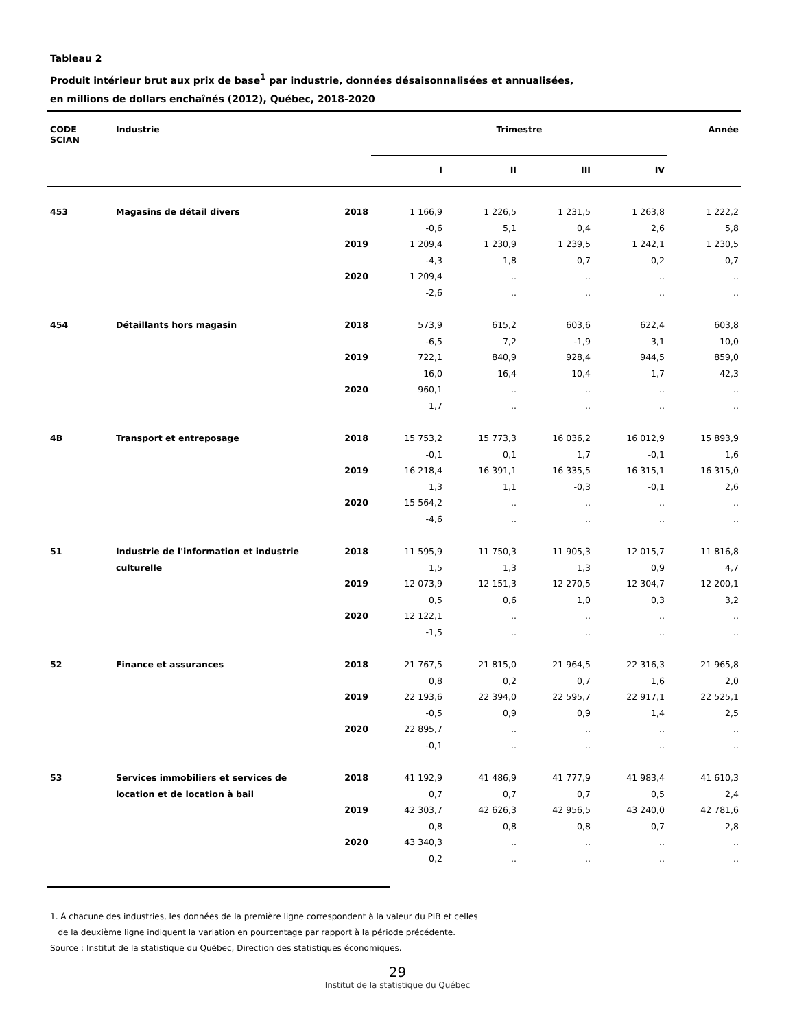Tableau 2
Produit intérieur brut aux prix de base<sup>1</sup> par industrie, données désaisonnalisées et annualisées,
en millions de dollars enchaînés (2012), Québec, 2018-2020
| CODE SCIAN | Industrie | | Trimestre | | | | Année |
| --- | --- | --- | --- | --- | --- | --- | --- |
| | | | I | II | III | IV | |
| 453 | Magasins de détail divers | 2018 | 1 166,9 | 1 226,5 | 1 231,5 | 1 263,8 | 1 222,2 |
| | | | -0,6 | 5,1 | 0,4 | 2,6 | 5,8 |
| | | 2019 | 1 209,4 | 1 230,9 | 1 239,5 | 1 242,1 | 1 230,5 |
| | | | -4,3 | 1,8 | 0,7 | 0,2 | 0,7 |
| | | 2020 | 1 209,4 | .. | .. | .. | .. |
| | | | -2,6 | .. | .. | .. | .. |
| 454 | Détaillants hors magasin | 2018 | 573,9 | 615,2 | 603,6 | 622,4 | 603,8 |
| | | | -6,5 | 7,2 | -1,9 | 3,1 | 10,0 |
| | | 2019 | 722,1 | 840,9 | 928,4 | 944,5 | 859,0 |
| | | | 16,0 | 16,4 | 10,4 | 1,7 | 42,3 |
| | | 2020 | 960,1 | .. | .. | .. | .. |
| | | | 1,7 | .. | .. | .. | .. |
| 4B | Transport et entreposage | 2018 | 15 753,2 | 15 773,3 | 16 036,2 | 16 012,9 | 15 893,9 |
| | | | -0,1 | 0,1 | 1,7 | -0,1 | 1,6 |
| | | 2019 | 16 218,4 | 16 391,1 | 16 335,5 | 16 315,1 | 16 315,0 |
| | | | 1,3 | 1,1 | -0,3 | -0,1 | 2,6 |
| | | 2020 | 15 564,2 | .. | .. | .. | .. |
| | | | -4,6 | .. | .. | .. | .. |
| 51 | Industrie de l'information et industrie | 2018 | 11 595,9 | 11 750,3 | 11 905,3 | 12 015,7 | 11 816,8 |
| | culturelle | | 1,5 | 1,3 | 1,3 | 0,9 | 4,7 |
| | | 2019 | 12 073,9 | 12 151,3 | 12 270,5 | 12 304,7 | 12 200,1 |
| | | | 0,5 | 0,6 | 1,0 | 0,3 | 3,2 |
| | | 2020 | 12 122,1 | .. | .. | .. | .. |
| | | | -1,5 | .. | .. | .. | .. |
| 52 | Finance et assurances | 2018 | 21 767,5 | 21 815,0 | 21 964,5 | 22 316,3 | 21 965,8 |
| | | | 0,8 | 0,2 | 0,7 | 1,6 | 2,0 |
| | | 2019 | 22 193,6 | 22 394,0 | 22 595,7 | 22 917,1 | 22 525,1 |
| | | | -0,5 | 0,9 | 0,9 | 1,4 | 2,5 |
| | | 2020 | 22 895,7 | .. | .. | .. | .. |
| | | | -0,1 | .. | .. | .. | .. |
| 53 | Services immobiliers et services de | 2018 | 41 192,9 | 41 486,9 | 41 777,9 | 41 983,4 | 41 610,3 |
| | location et de location à bail | | 0,7 | 0,7 | 0,7 | 0,5 | 2,4 |
| | | 2019 | 42 303,7 | 42 626,3 | 42 956,5 | 43 240,0 | 42 781,6 |
| | | | 0,8 | 0,8 | 0,8 | 0,7 | 2,8 |
| | | 2020 | 43 340,3 | .. | .. | .. | .. |
| | | | 0,2 | .. | .. | .. | .. |
1. À chacune des industries, les données de la première ligne correspondent à la valeur du PIB et celles
de la deuxième ligne indiquent la variation en pourcentage par rapport à la période précédente.
Source : Institut de la statistique du Québec, Direction des statistiques économiques.
29
Institut de la statistique du Québec